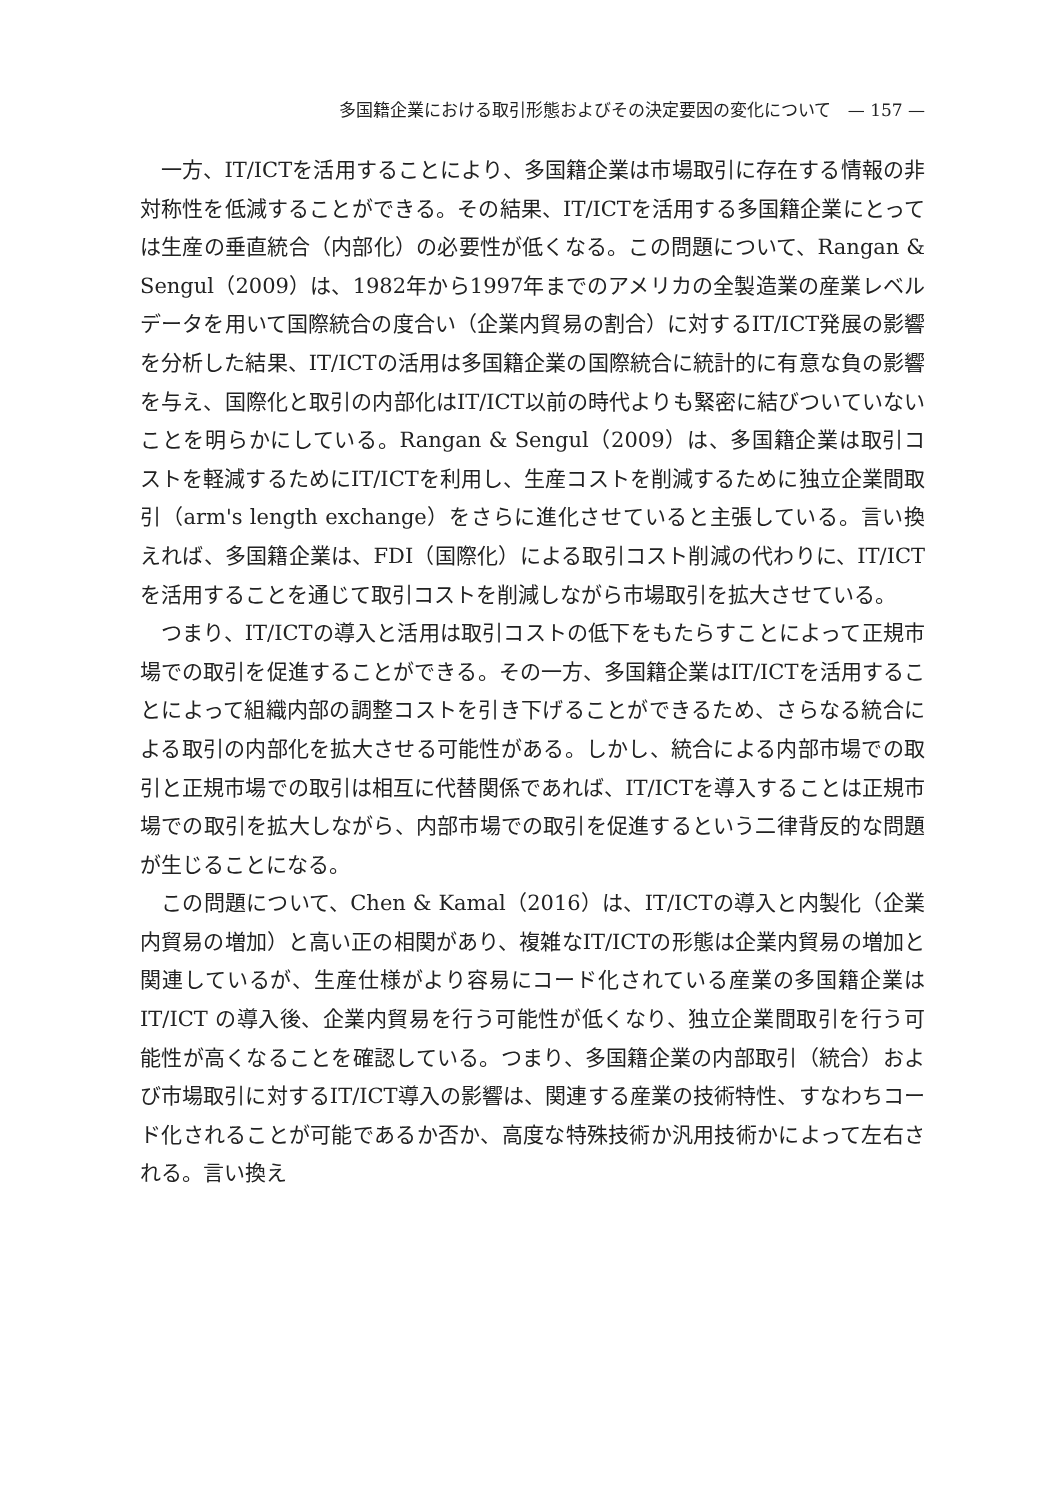多国籍企業における取引形態およびその決定要因の変化について　— 157 —
一方、IT/ICTを活用することにより、多国籍企業は市場取引に存在する情報の非対称性を低減することができる。その結果、IT/ICTを活用する多国籍企業にとっては生産の垂直統合（内部化）の必要性が低くなる。この問題について、Rangan & Sengul（2009）は、1982年から1997年までのアメリカの全製造業の産業レベルデータを用いて国際統合の度合い（企業内貿易の割合）に対するIT/ICT発展の影響を分析した結果、IT/ICTの活用は多国籍企業の国際統合に統計的に有意な負の影響を与え、国際化と取引の内部化はIT/ICT以前の時代よりも緊密に結びついていないことを明らかにしている。Rangan & Sengul（2009）は、多国籍企業は取引コストを軽減するためにIT/ICTを利用し、生産コストを削減するために独立企業間取引（arm's length exchange）をさらに進化させていると主張している。言い換えれば、多国籍企業は、FDI（国際化）による取引コスト削減の代わりに、IT/ICTを活用することを通じて取引コストを削減しながら市場取引を拡大させている。
つまり、IT/ICTの導入と活用は取引コストの低下をもたらすことによって正規市場での取引を促進することができる。その一方、多国籍企業はIT/ICTを活用することによって組織内部の調整コストを引き下げることができるため、さらなる統合による取引の内部化を拡大させる可能性がある。しかし、統合による内部市場での取引と正規市場での取引は相互に代替関係であれば、IT/ICTを導入することは正規市場での取引を拡大しながら、内部市場での取引を促進するという二律背反的な問題が生じることになる。
この問題について、Chen & Kamal（2016）は、IT/ICTの導入と内製化（企業内貿易の増加）と高い正の相関があり、複雑なIT/ICTの形態は企業内貿易の増加と関連しているが、生産仕様がより容易にコード化されている産業の多国籍企業はIT/ICT の導入後、企業内貿易を行う可能性が低くなり、独立企業間取引を行う可能性が高くなることを確認している。つまり、多国籍企業の内部取引（統合）および市場取引に対するIT/ICT導入の影響は、関連する産業の技術特性、すなわちコード化されることが可能であるか否か、高度な特殊技術か汎用技術かによって左右される。言い換え